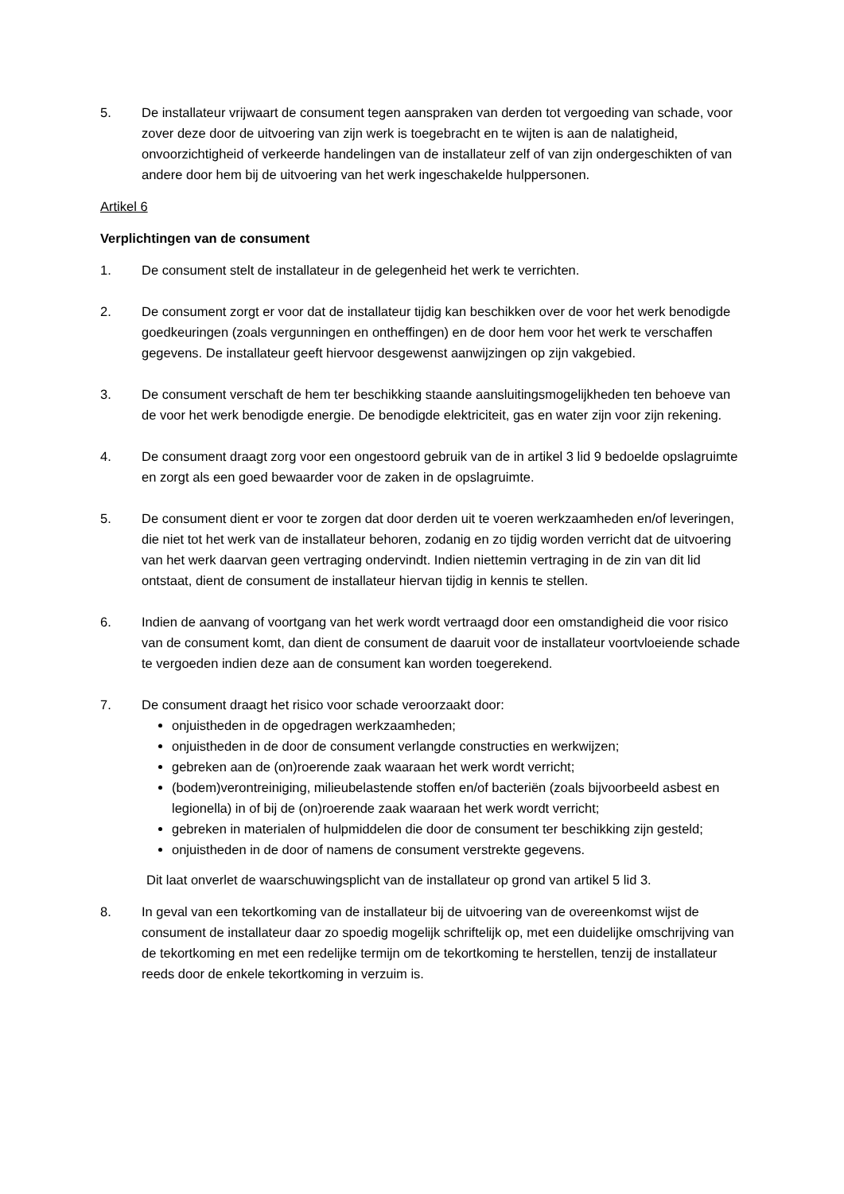5. De installateur vrijwaart de consument tegen aanspraken van derden tot vergoeding van schade, voor zover deze door de uitvoering van zijn werk is toegebracht en te wijten is aan de nalatigheid, onvoorzichtigheid of verkeerde handelingen van de installateur zelf of van zijn ondergeschikten of van andere door hem bij de uitvoering van het werk ingeschakelde hulppersonen.
Artikel 6
Verplichtingen van de consument
1. De consument stelt de installateur in de gelegenheid het werk te verrichten.
2. De consument zorgt er voor dat de installateur tijdig kan beschikken over de voor het werk benodigde goedkeuringen (zoals vergunningen en ontheffingen) en de door hem voor het werk te verschaffen gegevens. De installateur geeft hiervoor desgewenst aanwijzingen op zijn vakgebied.
3. De consument verschaft de hem ter beschikking staande aansluitingsmogelijkheden ten behoeve van de voor het werk benodigde energie. De benodigde elektriciteit, gas en water zijn voor zijn rekening.
4. De consument draagt zorg voor een ongestoord gebruik van de in artikel 3 lid 9 bedoelde opslagruimte en zorgt als een goed bewaarder voor de zaken in de opslagruimte.
5. De consument dient er voor te zorgen dat door derden uit te voeren werkzaamheden en/of leveringen, die niet tot het werk van de installateur behoren, zodanig en zo tijdig worden verricht dat de uitvoering van het werk daarvan geen vertraging ondervindt. Indien niettemin vertraging in de zin van dit lid ontstaat, dient de consument de installateur hiervan tijdig in kennis te stellen.
6. Indien de aanvang of voortgang van het werk wordt vertraagd door een omstandigheid die voor risico van de consument komt, dan dient de consument de daaruit voor de installateur voortvloeiende schade te vergoeden indien deze aan de consument kan worden toegerekend.
7. De consument draagt het risico voor schade veroorzaakt door:
onjuistheden in de opgedragen werkzaamheden;
onjuistheden in de door de consument verlangde constructies en werkwijzen;
gebreken aan de (on)roerende zaak waaraan het werk wordt verricht;
(bodem)verontreiniging, milieubelastende stoffen en/of bacteriën (zoals bijvoorbeeld asbest en legionella) in of bij de (on)roerende zaak waaraan het werk wordt verricht;
gebreken in materialen of hulpmiddelen die door de consument ter beschikking zijn gesteld;
onjuistheden in de door of namens de consument verstrekte gegevens.
Dit laat onverlet de waarschuwingsplicht van de installateur op grond van artikel 5 lid 3.
8. In geval van een tekortkoming van de installateur bij de uitvoering van de overeenkomst wijst de consument de installateur daar zo spoedig mogelijk schriftelijk op, met een duidelijke omschrijving van de tekortkoming en met een redelijke termijn om de tekortkoming te herstellen, tenzij de installateur reeds door de enkele tekortkoming in verzuim is.